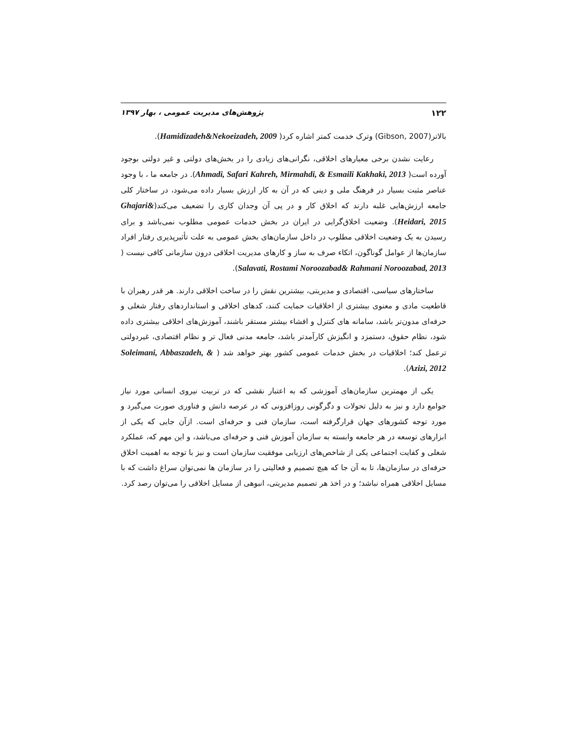۱۲۲ پژوهش‌های مدیریت عمومی ، بهار ۱۳۹۷
بالاتر(Gibson, 2007) وترک خدمت کمتر اشاره کرد( Hamidizadeh&Nekoeizadeh, 2009).
رعایت نشدن برخی معیارهای اخلاقی، نگرانی‌های زیادی را در بخش‌های دولتی و غیر دولتی بوجود آورده است( Ahmadi, Safari Kahreh, Mirmahdi, & Esmaili Kakhaki, 2013). در جامعه ما ، با وجود عناصر مثبت بسیار در فرهنگ ملی و دینی که در آن به کار ارزش بسیار داده می‌شود، در ساختار کلی جامعه ارزش‌هایی غلبه دارند که اخلاق کار و در پی آن وجدان کاری را تضعیف می‌کند(Ghajari& Heidari, 2015). وضعیت اخلاق‌گرایی در ایران در بخش خدمات عمومی مطلوب نمی‌باشد و برای رسیدن به یک وضعیت اخلاقی مطلوب در داخل سازمان‌های بخش عمومی به علت تأثیرپذیری رفتار افراد سازمان‌ها از عوامل گوناگون، اتکاء صرف به ساز و کارهای مدیریت اخلاقی درون سازمانی کافی نیست ( Salavati, Rostami Noroozabad& Rahmani Noroozabad, 2013).
ساختارهای سیاسی، اقتصادی و مدیریتی، بیشترین نقش را در ساخت اخلاقی دارند. هر قدر رهبران با قاطعیت مادی و معنوی بیشتری از اخلاقیات حمایت کنند، کدهای اخلاقی و استانداردهای رفتار شغلی و حرفه‌ای مدون‌تر باشد، سامانه های کنترل و افشاء بیشتر مستقر باشند، آموزش‌های اخلاقی بیشتری داده شود، نظام حقوق، دستمزد و انگیزش کارآمدتر باشد، جامعه مدنی فعال تر و نظام اقتصادی، غیردولتی ترعمل کند؛ اخلاقیات در بخش خدمات عمومی کشور بهتر خواهد شد ( Soleimani, Abbaszadeh, & Azizi, 2012).
یکی از مهمترین سازمان‌های آموزشی که به اعتبار نقشی که در تربیت نیروی انسانی مورد نیاز جوامع دارد و نیز به دلیل تحولات و دگرگونی روزافزونی که در عرصه دانش و فناوری صورت می‌گیرد و مورد توجه کشورهای جهان قرارگرفته است، سازمان فنی و حرفه‌ای است. ازآن جایی که یکی از ابزارهای توسعه در هر جامعه وابسته به سازمان آموزش فنی و حرفه‌ای می‌باشد، و این مهم که، عملکرد شغلی و کفایت اجتماعی یکی از شاخص‌های ارزیابی موفقیت سازمان است و نیز با توجه به اهمیت اخلاق حرفه‌ای در سازمان‌ها، تا به آن جا که هیچ تصمیم و فعالیتی را در سازمان ها نمی‌توان سراغ داشت که با مسایل اخلاقی همراه نباشد؛ و در اخذ هر تصمیم مدیریتی، انبوهی از مسایل اخلاقی را می‌توان رصد کرد.